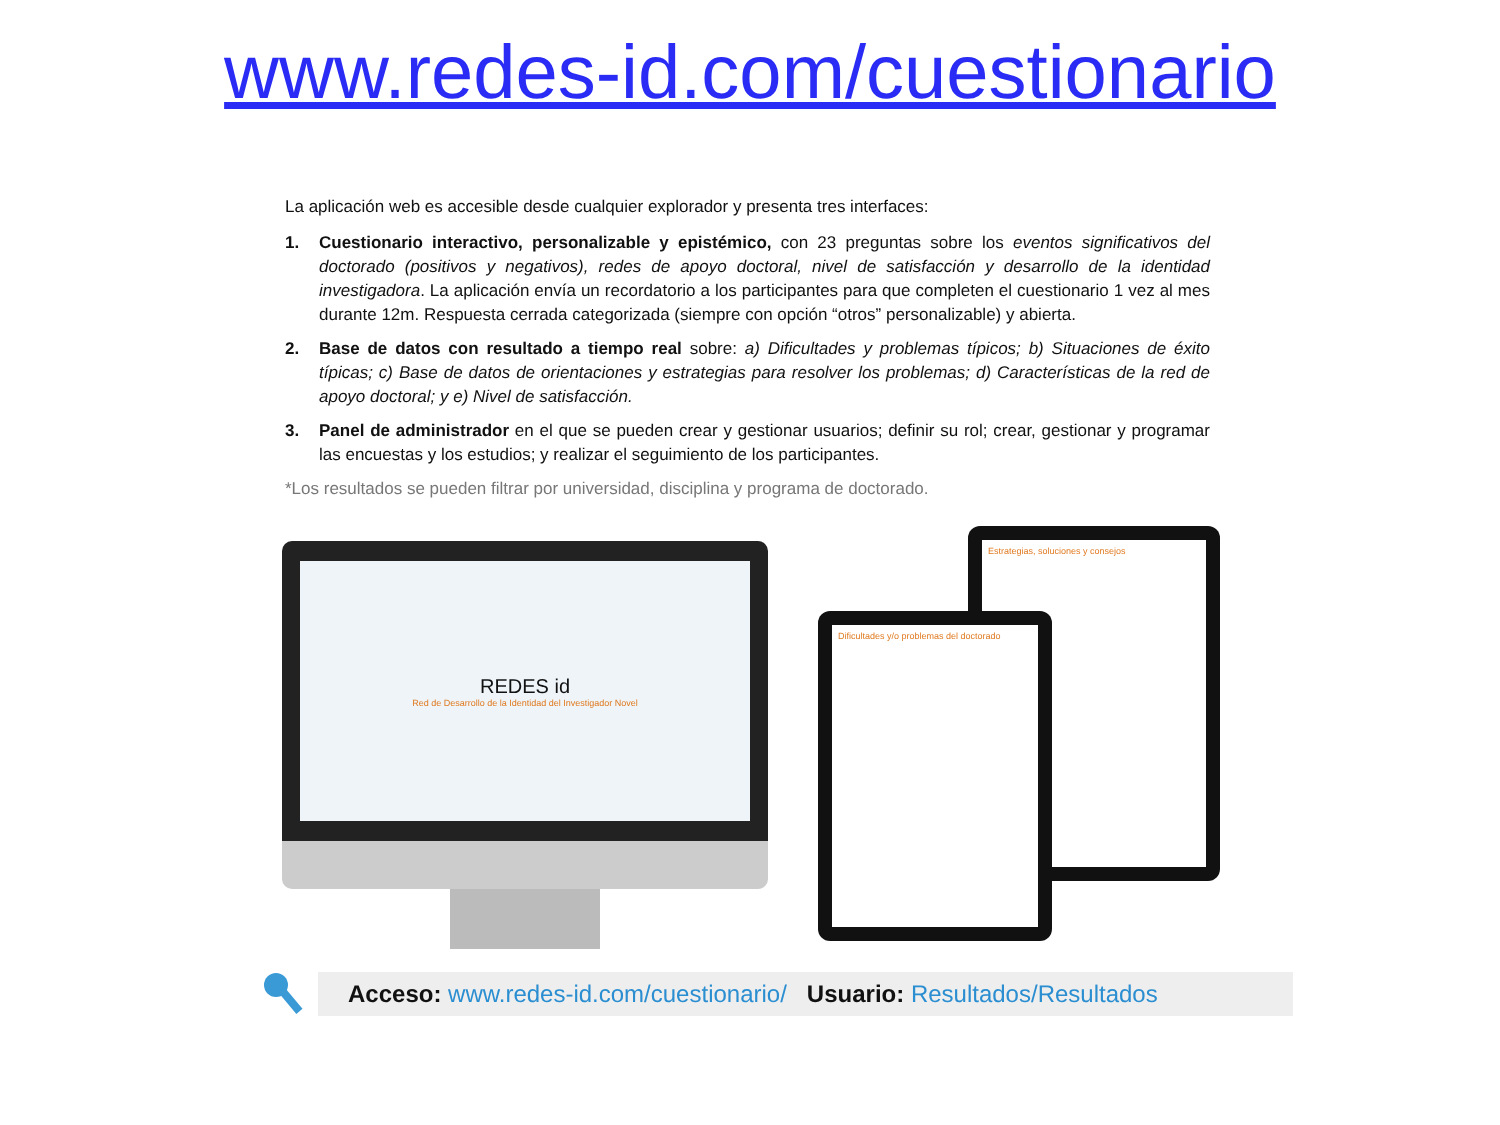www.redes-id.com/cuestionario
La aplicación web es accesible desde cualquier explorador y presenta tres interfaces:
1. Cuestionario interactivo, personalizable y epistémico, con 23 preguntas sobre los eventos significativos del doctorado (positivos y negativos), redes de apoyo doctoral, nivel de satisfacción y desarrollo de la identidad investigadora. La aplicación envía un recordatorio a los participantes para que completen el cuestionario 1 vez al mes durante 12m. Respuesta cerrada categorizada (siempre con opción “otros” personalizable) y abierta.
2. Base de datos con resultado a tiempo real sobre: a) Dificultades y problemas típicos; b) Situaciones de éxito típicas; c) Base de datos de orientaciones y estrategias para resolver los problemas; d) Características de la red de apoyo doctoral; y e) Nivel de satisfacción.
3. Panel de administrador en el que se pueden crear y gestionar usuarios; definir su rol; crear, gestionar y programar las encuestas y los estudios; y realizar el seguimiento de los participantes.
*Los resultados se pueden filtrar por universidad, disciplina y programa de doctorado.
REDES id
Red de Desarrollo de la Identidad del Investigador Novel
Estrategias, soluciones y consejos
Dificultades y/o problemas del doctorado
Acceso: www.redes-id.com/cuestionario/ Usuario: Resultados/Resultados